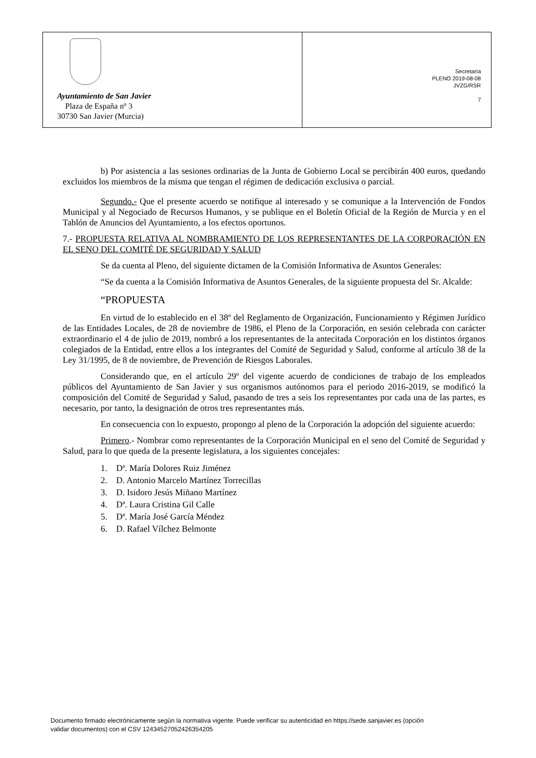Ayuntamiento de San Javier
Plaza de España nº 3
30730 San Javier (Murcia)
Secretaría
PLENO 2019-08-08
JVZG/RSR
7
b) Por asistencia a las sesiones ordinarias de la Junta de Gobierno Local se percibirán 400 euros, quedando excluidos los miembros de la misma que tengan el régimen de dedicación exclusiva o parcial.
Segundo.- Que el presente acuerdo se notifique al interesado y se comunique a la Intervención de Fondos Municipal y al Negociado de Recursos Humanos, y se publique en el Boletín Oficial de la Región de Murcia y en el Tablón de Anuncios del Ayuntamiento, a los efectos oportunos.
7.- PROPUESTA RELATIVA AL NOMBRAMIENTO DE LOS REPRESENTANTES DE LA CORPORACIÓN EN EL SENO DEL COMITÉ DE SEGURIDAD Y SALUD
Se da cuenta al Pleno, del siguiente dictamen de la Comisión Informativa de Asuntos Generales:
“Se da cuenta a la Comisión Informativa de Asuntos Generales, de la siguiente propuesta del Sr. Alcalde:
“PROPUESTA
En virtud de lo establecido en el 38º del Reglamento de Organización, Funcionamiento y Régimen Jurídico de las Entidades Locales, de 28 de noviembre de 1986, el Pleno de la Corporación, en sesión celebrada con carácter extraordinario el 4 de julio de 2019, nombró a los representantes de la antecitada Corporación en los distintos órganos colegiados de la Entidad, entre ellos a los integrantes del Comité de Seguridad y Salud, conforme al artículo 38 de la Ley 31/1995, de 8 de noviembre, de Prevención de Riesgos Laborales.
Considerando que, en el artículo 29º del vigente acuerdo de condiciones de trabajo de los empleados públicos del Ayuntamiento de San Javier y sus organismos autónomos para el periodo 2016-2019, se modificó la composición del Comité de Seguridad y Salud, pasando de tres a seis los representantes por cada una de las partes, es necesario, por tanto, la designación de otros tres representantes más.
En consecuencia con lo expuesto, propongo al pleno de la Corporación la adopción del siguiente acuerdo:
Primero.- Nombrar como representantes de la Corporación Municipal en el seno del Comité de Seguridad y Salud, para lo que queda de la presente legislatura, a los siguientes concejales:
1. Dª. María Dolores Ruiz Jiménez
2. D. Antonio Marcelo Martínez Torrecillas
3. D. Isidoro Jesús Miñano Martínez
4. Dª. Laura Cristina Gil Calle
5. Dª. María José García Méndez
6. D. Rafael Vílchez Belmonte
Documento firmado electrónicamente según la normativa vigente. Puede verificar su autenticidad en https://sede.sanjavier.es (opción
validar documentos) con el CSV 12434527052426354205